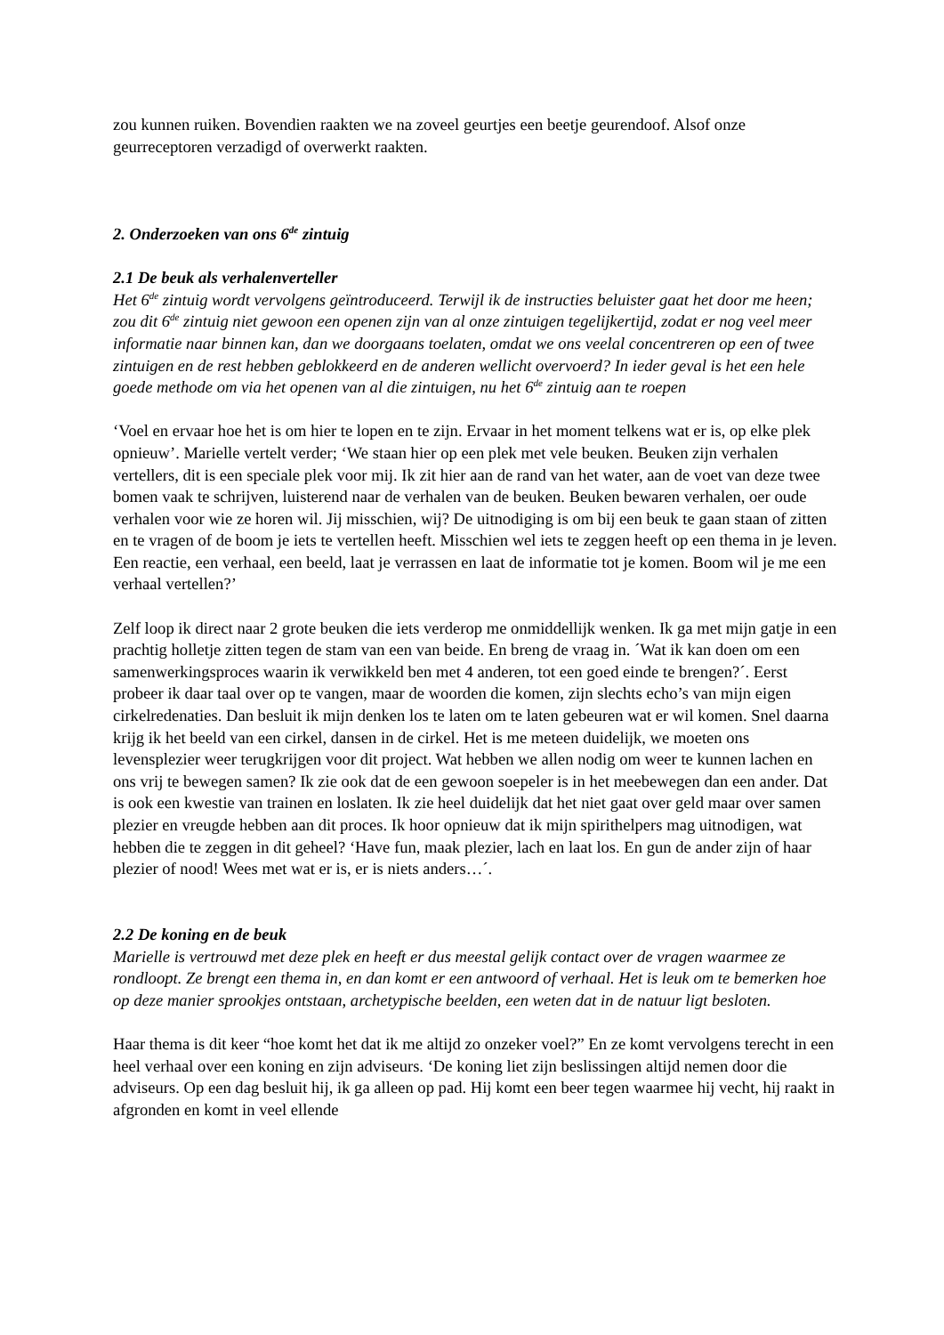zou kunnen ruiken. Bovendien raakten we na zoveel geurtjes een beetje geurendoof. Alsof onze geurreceptoren verzadigd of overwerkt raakten.
2. Onderzoeken van ons 6<sup>de</sup> zintuig
2.1 De beuk als verhalenverteller
Het 6<sup>de</sup> zintuig wordt vervolgens geïntroduceerd. Terwijl ik de instructies beluister gaat het door me heen; zou dit 6<sup>de</sup> zintuig niet gewoon een openen zijn van al onze zintuigen tegelijkertijd, zodat er nog veel meer informatie naar binnen kan, dan we doorgaans toelaten, omdat we ons veelal concentreren op een of twee zintuigen en de rest hebben geblokkeerd en de anderen wellicht overvoerd? In ieder geval is het een hele goede methode om via het openen van al die zintuigen, nu het 6<sup>de</sup> zintuig aan te roepen
‘Voel en ervaar hoe het is om hier te lopen en te zijn. Ervaar in het moment telkens wat er is, op elke plek opnieuw’. Marielle vertelt verder; ‘We staan hier op een plek met vele beuken. Beuken zijn verhalen vertellers, dit is een speciale plek voor mij. Ik zit hier aan de rand van het water, aan de voet van deze twee bomen vaak te schrijven, luisterend naar de verhalen van de beuken. Beuken bewaren verhalen, oer oude verhalen voor wie ze horen wil. Jij misschien, wij? De uitnodiging is om bij een beuk te gaan staan of zitten en te vragen of de boom je iets te vertellen heeft. Misschien wel iets te zeggen heeft op een thema in je leven. Een reactie, een verhaal, een beeld, laat je verrassen en laat de informatie tot je komen. Boom wil je me een verhaal vertellen?’
Zelf loop ik direct naar 2 grote beuken die iets verderop me onmiddellijk wenken. Ik ga met mijn gatje in een prachtig holletje zitten tegen de stam van een van beide. En breng de vraag in. ´Wat ik kan doen om een samenwerkingsproces waarin ik verwikkeld ben met 4 anderen, tot een goed einde te brengen?´. Eerst probeer ik daar taal over op te vangen, maar de woorden die komen, zijn slechts echo’s van mijn eigen cirkelredenaties. Dan besluit ik mijn denken los te laten om te laten gebeuren wat er wil komen. Snel daarna krijg ik het beeld van een cirkel, dansen in de cirkel. Het is me meteen duidelijk, we moeten ons levensplezier weer terugkrijgen voor dit project. Wat hebben we allen nodig om weer te kunnen lachen en ons vrij te bewegen samen? Ik zie ook dat de een gewoon soepeler is in het meebewegen dan een ander. Dat is ook een kwestie van trainen en loslaten. Ik zie heel duidelijk dat het niet gaat over geld maar over samen plezier en vreugde hebben aan dit proces. Ik hoor opnieuw dat ik mijn spirithelpers mag uitnodigen, wat hebben die te zeggen in dit geheel? ‘Have fun, maak plezier, lach en laat los. En gun de ander zijn of haar plezier of nood! Wees met wat er is, er is niets anders…´.
2.2 De koning en de beuk
Marielle is vertrouwd met deze plek en heeft er dus meestal gelijk contact over de vragen waarmee ze rondloopt. Ze brengt een thema in, en dan komt er een antwoord of verhaal. Het is leuk om te bemerken hoe op deze manier sprookjes ontstaan, archetypische beelden, een weten dat in de natuur ligt besloten.
Haar thema is dit keer “hoe komt het dat ik me altijd zo onzeker voel?” En ze komt vervolgens terecht in een heel verhaal over een koning en zijn adviseurs. ‘De koning liet zijn beslissingen altijd nemen door die adviseurs. Op een dag besluit hij, ik ga alleen op pad. Hij komt een beer tegen waarmee hij vecht, hij raakt in afgronden en komt in veel ellende